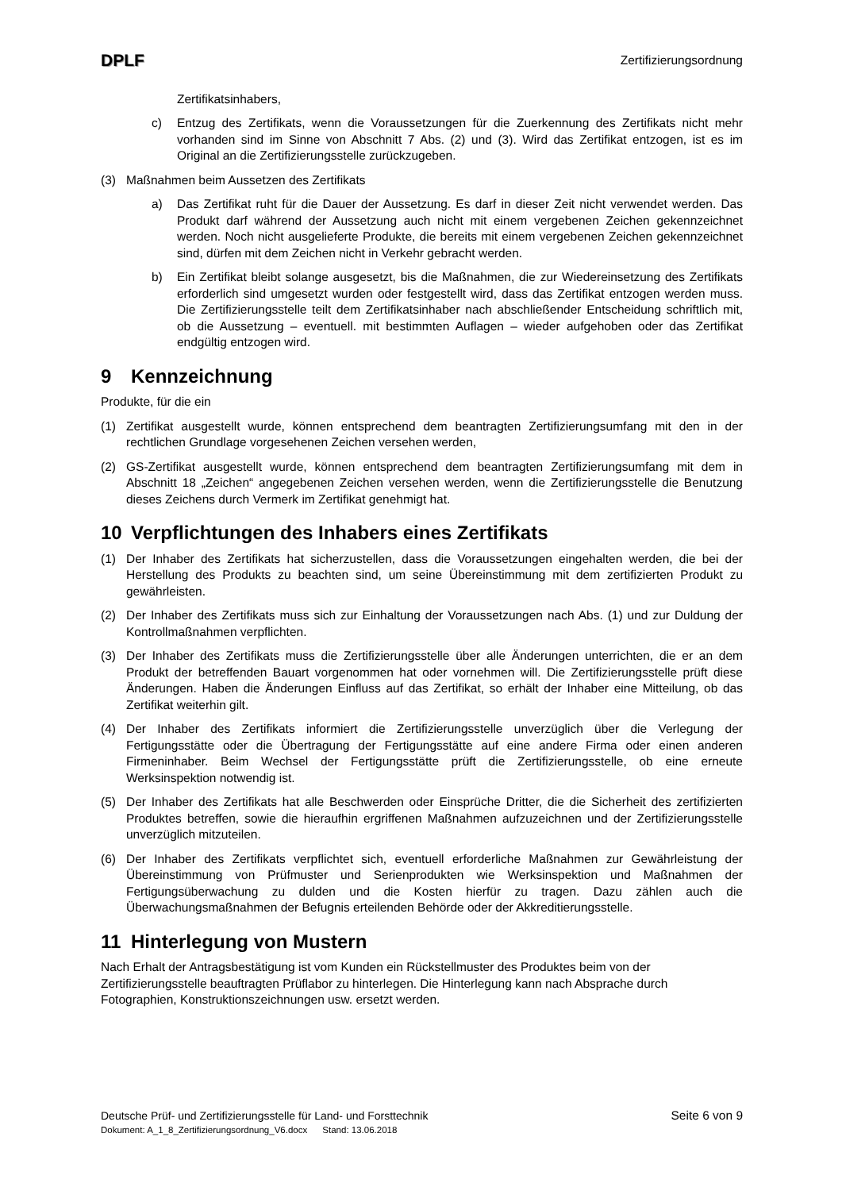DPLF
Zertifizierungsordnung
Zertifikatsinhabers,
c) Entzug des Zertifikats, wenn die Voraussetzungen für die Zuerkennung des Zertifikats nicht mehr vorhanden sind im Sinne von Abschnitt 7 Abs. (2) und (3). Wird das Zertifikat entzogen, ist es im Original an die Zertifizierungsstelle zurückzugeben.
(3) Maßnahmen beim Aussetzen des Zertifikats
a) Das Zertifikat ruht für die Dauer der Aussetzung. Es darf in dieser Zeit nicht verwendet werden. Das Produkt darf während der Aussetzung auch nicht mit einem vergebenen Zeichen gekennzeichnet werden. Noch nicht ausgelieferte Produkte, die bereits mit einem vergebenen Zeichen gekennzeichnet sind, dürfen mit dem Zeichen nicht in Verkehr gebracht werden.
b) Ein Zertifikat bleibt solange ausgesetzt, bis die Maßnahmen, die zur Wiedereinsetzung des Zertifikats erforderlich sind umgesetzt wurden oder festgestellt wird, dass das Zertifikat entzogen werden muss. Die Zertifizierungsstelle teilt dem Zertifikatsinhaber nach abschließender Entscheidung schriftlich mit, ob die Aussetzung – eventuell. mit bestimmten Auflagen – wieder aufgehoben oder das Zertifikat endgültig entzogen wird.
9 Kennzeichnung
Produkte, für die ein
(1) Zertifikat ausgestellt wurde, können entsprechend dem beantragten Zertifizierungsumfang mit den in der rechtlichen Grundlage vorgesehenen Zeichen versehen werden,
(2) GS-Zertifikat ausgestellt wurde, können entsprechend dem beantragten Zertifizierungsumfang mit dem in Abschnitt 18 „Zeichen“ angegebenen Zeichen versehen werden, wenn die Zertifizierungsstelle die Benutzung dieses Zeichens durch Vermerk im Zertifikat genehmigt hat.
10 Verpflichtungen des Inhabers eines Zertifikats
(1) Der Inhaber des Zertifikats hat sicherzustellen, dass die Voraussetzungen eingehalten werden, die bei der Herstellung des Produkts zu beachten sind, um seine Übereinstimmung mit dem zertifizierten Produkt zu gewährleisten.
(2) Der Inhaber des Zertifikats muss sich zur Einhaltung der Voraussetzungen nach Abs. (1) und zur Duldung der Kontrollmaßnahmen verpflichten.
(3) Der Inhaber des Zertifikats muss die Zertifizierungsstelle über alle Änderungen unterrichten, die er an dem Produkt der betreffenden Bauart vorgenommen hat oder vornehmen will. Die Zertifizierungsstelle prüft diese Änderungen. Haben die Änderungen Einfluss auf das Zertifikat, so erhält der Inhaber eine Mitteilung, ob das Zertifikat weiterhin gilt.
(4) Der Inhaber des Zertifikats informiert die Zertifizierungsstelle unverzüglich über die Verlegung der Fertigungsstätte oder die Übertragung der Fertigungsstätte auf eine andere Firma oder einen anderen Firmeninhaber. Beim Wechsel der Fertigungsstätte prüft die Zertifizierungsstelle, ob eine erneute Werksinspektion notwendig ist.
(5) Der Inhaber des Zertifikats hat alle Beschwerden oder Einsprüche Dritter, die die Sicherheit des zertifizierten Produktes betreffen, sowie die hieraufhin ergriffenen Maßnahmen aufzuzeichnen und der Zertifizierungsstelle unverzüglich mitzuteilen.
(6) Der Inhaber des Zertifikats verpflichtet sich, eventuell erforderliche Maßnahmen zur Gewährleistung der Übereinstimmung von Prüfmuster und Serienprodukten wie Werksinspektion und Maßnahmen der Fertigungsüberwachung zu dulden und die Kosten hierfür zu tragen. Dazu zählen auch die Überwachungsmaßnahmen der Befugnis erteilenden Behörde oder der Akkreditierungsstelle.
11 Hinterlegung von Mustern
Nach Erhalt der Antragsbestätigung ist vom Kunden ein Rückstellmuster des Produktes beim von der Zertifizierungsstelle beauftragten Prüflabor zu hinterlegen. Die Hinterlegung kann nach Absprache durch Fotographien, Konstruktionszeichnungen usw. ersetzt werden.
Deutsche Prüf- und Zertifizierungsstelle für Land- und Forsttechnik Seite 6 von 9
Dokument: A_1_8_Zertifizierungsordnung_V6.docx Stand: 13.06.2018